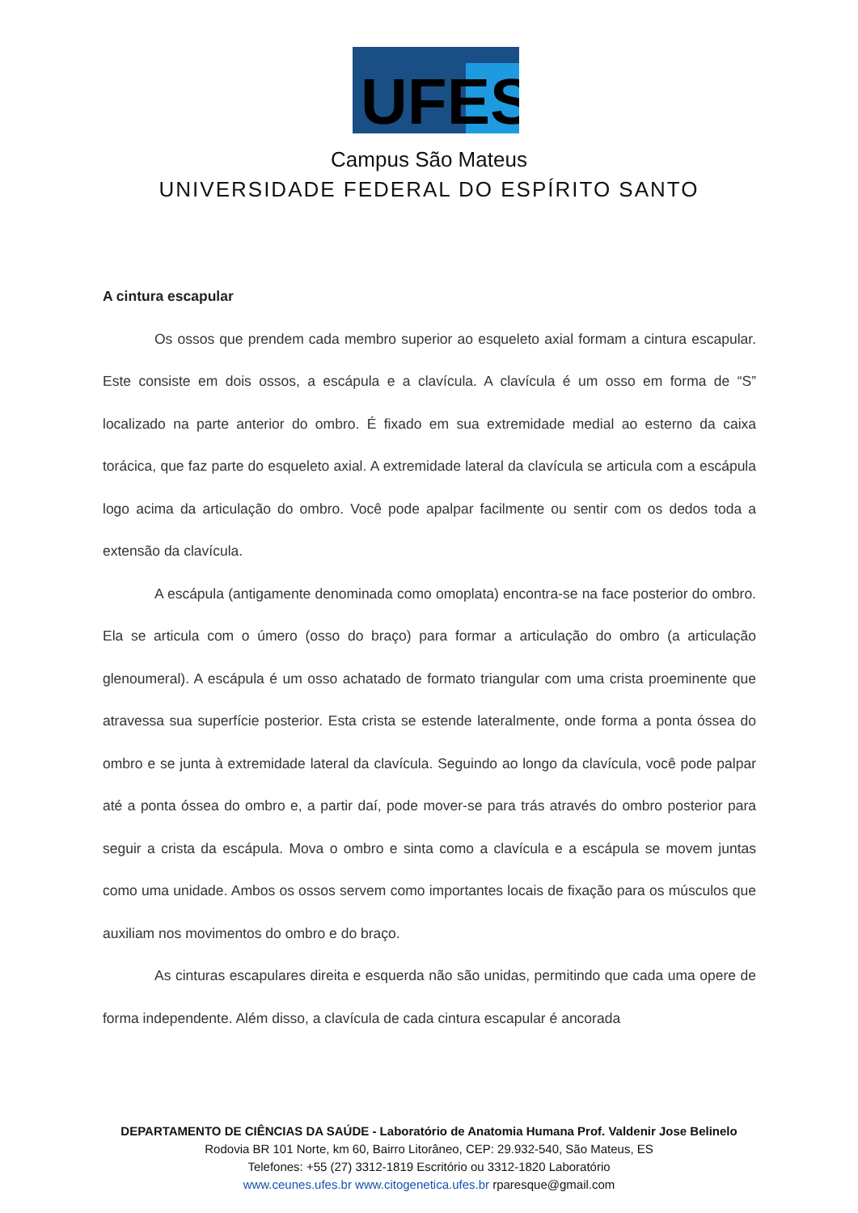UFES
Campus São Mateus
UNIVERSIDADE FEDERAL DO ESPÍRITO SANTO
A cintura escapular
Os ossos que prendem cada membro superior ao esqueleto axial formam a cintura escapular. Este consiste em dois ossos, a escápula e a clavícula. A clavícula é um osso em forma de “S” localizado na parte anterior do ombro. É fixado em sua extremidade medial ao esterno da caixa torácica, que faz parte do esqueleto axial. A extremidade lateral da clavícula se articula com a escápula logo acima da articulação do ombro. Você pode apalpar facilmente ou sentir com os dedos toda a extensão da clavícula.
A escápula (antigamente denominada como omoplata) encontra-se na face posterior do ombro. Ela se articula com o úmero (osso do braço) para formar a articulação do ombro (a articulação glenoumeral). A escápula é um osso achatado de formato triangular com uma crista proeminente que atravessa sua superfície posterior. Esta crista se estende lateralmente, onde forma a ponta óssea do ombro e se junta à extremidade lateral da clavícula. Seguindo ao longo da clavícula, você pode palpar até a ponta óssea do ombro e, a partir daí, pode mover-se para trás através do ombro posterior para seguir a crista da escápula. Mova o ombro e sinta como a clavícula e a escápula se movem juntas como uma unidade. Ambos os ossos servem como importantes locais de fixação para os músculos que auxiliam nos movimentos do ombro e do braço.
As cinturas escapulares direita e esquerda não são unidas, permitindo que cada uma opere de forma independente. Além disso, a clavícula de cada cintura escapular é ancorada
DEPARTAMENTO DE CIÊNCIAS DA SAÚDE - Laboratório de Anatomia Humana Prof. Valdenir Jose Belinelo
Rodovia BR 101 Norte, km 60, Bairro Litorâneo, CEP: 29.932-540, São Mateus, ES
Telefones: +55 (27) 3312-1819 Escritório ou 3312-1820 Laboratório
www.ceunes.ufes.br www.citogenetica.ufes.br rparesque@gmail.com